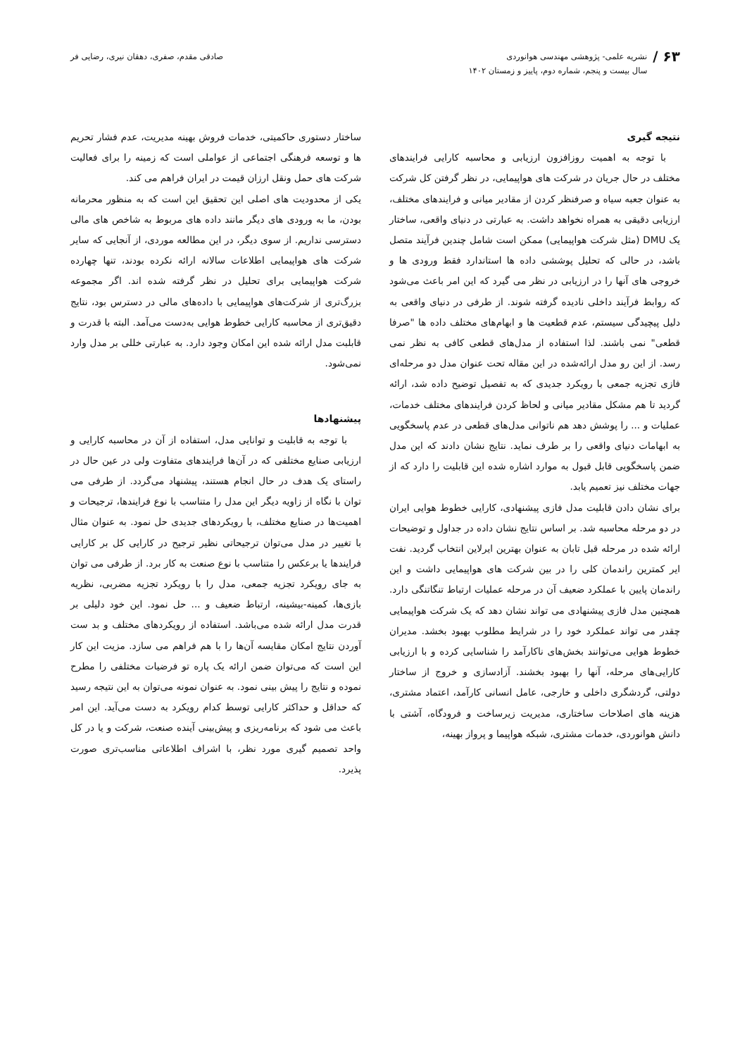۶۳ /
نشریه علمی- پژوهشی مهندسی هوانوردی
سال بیست و پنجم، شماره دوم، پاییز و زمستان ۱۴۰۲
صادقی مقدم، صفری، دهقان نیری، رضایی فر
نتیجه گیری
با توجه به اهمیت روزافزون ارزیابی و محاسبه کارایی فرایندهای مختلف در حال جریان در شرکت های هواپیمایی، در نظر گرفتن کل شرکت به عنوان جعبه سیاه و صرفنظر کردن از مقادیر میانی و فرایندهای مختلف، ارزیابی دقیقی به همراه نخواهد داشت. به عبارتی در دنیای واقعی، ساختار یک DMU (مثل شرکت هواپیمایی) ممکن است شامل چندین فرآیند متصل باشد، در حالی که تحلیل پوششی داده ها استاندارد فقط ورودی ها و خروجی های آنها را در ارزیابی در نظر می گیرد که این امر باعث می‌شود که روابط فرآیند داخلی نادیده گرفته شوند. از طرفی در دنیای واقعی به دلیل پیچیدگی سیستم، عدم قطعیت ها و ابهام‌های مختلف داده ها "صرفا قطعی" نمی باشند. لذا استفاده از مدل‌های قطعی کافی به نظر نمی رسد. از این رو مدل ارائه‌شده در این مقاله تحت عنوان مدل دو مرحله‌ای فازی تجزیه جمعی با رویکرد جدیدی که به تفصیل توضیح داده شد، ارائه گردید تا هم مشکل مقادیر میانی و لحاظ کردن فرایندهای مختلف خدمات، عملیات و ... را پوشش دهد هم ناتوانی مدل‌های قطعی در عدم پاسخگویی به ابهامات دنیای واقعی را بر طرف نماید. نتایج نشان دادند که این مدل ضمن پاسخگویی قابل قبول به موارد اشاره شده این قابلیت را دارد که از جهات مختلف نیز تعمیم یابد.
برای نشان دادن قابلیت مدل فازی پیشنهادی، کارایی خطوط هوایی ایران در دو مرحله محاسبه شد. بر اساس نتایج نشان داده در جداول و توضیحات ارائه شده در مرحله قبل تابان به عنوان بهترین ایرلاین انتخاب گردید. نفت ایر کمترین راندمان کلی را در بین شرکت های هواپیمایی داشت و این راندمان پایین با عملکرد ضعیف آن در مرحله عملیات ارتباط تنگاتنگی دارد. همچنین مدل فازی پیشنهادی می تواند نشان دهد که یک شرکت هواپیمایی چقدر می تواند عملکرد خود را در شرایط مطلوب بهبود بخشد. مدیران خطوط هوایی می‌توانند بخش‌های ناکارآمد را شناسایی کرده و با ارزیابی کارایی‌های مرحله، آنها را بهبود بخشند. آزادسازی و خروج از ساختار دولتی، گردشگری داخلی و خارجی، عامل انسانی کارآمد، اعتماد مشتری، هزینه های اصلاحات ساختاری، مدیریت زیرساخت و فرودگاه، آشتی با دانش هوانوردی، خدمات مشتری، شبکه هواپیما و پرواز بهینه،
ساختار دستوری حاکمیتی، خدمات فروش بهینه مدیریت، عدم فشار تحریم ها و توسعه فرهنگی اجتماعی از عواملی است که زمینه را برای فعالیت شرکت های حمل ونقل ارزان قیمت در ایران فراهم می کند.
یکی از محدودیت های اصلی این تحقیق این است که به منظور محرمانه بودن، ما به ورودی های دیگر مانند داده های مربوط به شاخص های مالی دسترسی نداریم. از سوی دیگر، در این مطالعه موردی، از آنجایی که سایر شرکت های هواپیمایی اطلاعات سالانه ارائه نکرده بودند، تنها چهارده شرکت هواپیمایی برای تحلیل در نظر گرفته شده اند. اگر مجموعه بزرگ‌تری از شرکت‌های هواپیمایی با داده‌های مالی در دسترس بود، نتایج دقیق‌تری از محاسبه کارایی خطوط هوایی به‌دست می‌آمد. البته با قدرت و قابلبت مدل ارائه شده این امکان وجود دارد. به عبارتی خللی بر مدل وارد نمی‌شود.
پیشنهادها
با توجه به قابلیت و توانایی مدل، استفاده از آن در محاسبه کارایی و ارزیابی صنایع مختلفی که در آن‌ها فرایندهای متفاوت ولی در عین حال در راستای یک هدف در حال انجام هستند، پیشنهاد می‌گردد. از طرفی می توان با نگاه از زاویه دیگر این مدل را متناسب با نوع فرایندها، ترجیحات و اهمیت‌ها در صنایع مختلف، با رویکردهای جدیدی حل نمود. به عنوان مثال با تغییر در مدل می‌توان ترجیحاتی نظیر ترجیح در کارایی کل بر کارایی فرایندها یا برعکس را متناسب با نوع صنعت به کار برد. از طرفی می توان به جای رویکرد تجزیه جمعی، مدل را با رویکرد تجزیه مضربی، نظریه بازی‌ها، کمینه-بیشینه، ارتباط ضعیف و ... حل نمود. این خود دلیلی بر قدرت مدل ارائه شده می‌باشد. استفاده از رویکردهای مختلف و بد ست آوردن نتایج امکان مقایسه آن‌ها را با هم فراهم می سازد. مزیت این کار این است که می‌توان ضمن ارائه یک پاره تو فرضیات مختلفی را مطرح نموده و نتایج را پیش بینی نمود. به عنوان نمونه می‌توان به این نتیجه رسید که حداقل و حداکثر کارایی توسط کدام رویکرد به دست می‌آید. این امر باعث می شود که برنامه‌ریزی و پیش‌بینی آینده صنعت، شرکت و یا در کل واحد تصمیم گیری مورد نظر، با اشراف اطلاعاتی مناسب‌تری صورت پذیرد.